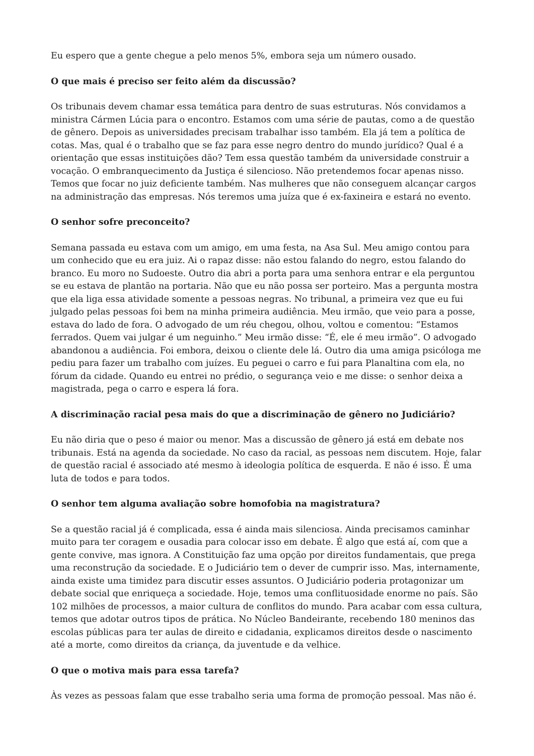Eu espero que a gente chegue a pelo menos 5%, embora seja um número ousado.
O que mais é preciso ser feito além da discussão?
Os tribunais devem chamar essa temática para dentro de suas estruturas. Nós convidamos a ministra Cármen Lúcia para o encontro. Estamos com uma série de pautas, como a de questão de gênero. Depois as universidades precisam trabalhar isso também. Ela já tem a política de cotas. Mas, qual é o trabalho que se faz para esse negro dentro do mundo jurídico? Qual é a orientação que essas instituições dão? Tem essa questão também da universidade construir a vocação. O embranquecimento da Justiça é silencioso. Não pretendemos focar apenas nisso. Temos que focar no juiz deficiente também. Nas mulheres que não conseguem alcançar cargos na administração das empresas. Nós teremos uma juíza que é ex-faxineira e estará no evento.
O senhor sofre preconceito?
Semana passada eu estava com um amigo, em uma festa, na Asa Sul. Meu amigo contou para um conhecido que eu era juiz. Ai o rapaz disse: não estou falando do negro, estou falando do branco. Eu moro no Sudoeste. Outro dia abri a porta para uma senhora entrar e ela perguntou se eu estava de plantão na portaria. Não que eu não possa ser porteiro. Mas a pergunta mostra que ela liga essa atividade somente a pessoas negras. No tribunal, a primeira vez que eu fui julgado pelas pessoas foi bem na minha primeira audiência. Meu irmão, que veio para a posse, estava do lado de fora. O advogado de um réu chegou, olhou, voltou e comentou: “Estamos ferrados. Quem vai julgar é um neguinho.” Meu irmão disse: “É, ele é meu irmão”. O advogado abandonou a audiência. Foi embora, deixou o cliente dele lá. Outro dia uma amiga psicóloga me pediu para fazer um trabalho com juízes. Eu peguei o carro e fui para Planaltina com ela, no fórum da cidade. Quando eu entrei no prédio, o segurança veio e me disse: o senhor deixa a magistrada, pega o carro e espera lá fora.
A discriminação racial pesa mais do que a discriminação de gênero no Judiciário?
Eu não diria que o peso é maior ou menor. Mas a discussão de gênero já está em debate nos tribunais. Está na agenda da sociedade. No caso da racial, as pessoas nem discutem. Hoje, falar de questão racial é associado até mesmo à ideologia política de esquerda. E não é isso. É uma luta de todos e para todos.
O senhor tem alguma avaliação sobre homofobia na magistratura?
Se a questão racial já é complicada, essa é ainda mais silenciosa. Ainda precisamos caminhar muito para ter coragem e ousadia para colocar isso em debate. É algo que está aí, com que a gente convive, mas ignora. A Constituição faz uma opção por direitos fundamentais, que prega uma reconstrução da sociedade. E o Judiciário tem o dever de cumprir isso. Mas, internamente, ainda existe uma timidez para discutir esses assuntos. O Judiciário poderia protagonizar um debate social que enriqueça a sociedade. Hoje, temos uma conflituosidade enorme no país. São 102 milhões de processos, a maior cultura de conflitos do mundo. Para acabar com essa cultura, temos que adotar outros tipos de prática. No Núcleo Bandeirante, recebendo 180 meninos das escolas públicas para ter aulas de direito e cidadania, explicamos direitos desde o nascimento até a morte, como direitos da criança, da juventude e da velhice.
O que o motiva mais para essa tarefa?
Às vezes as pessoas falam que esse trabalho seria uma forma de promoção pessoal. Mas não é.